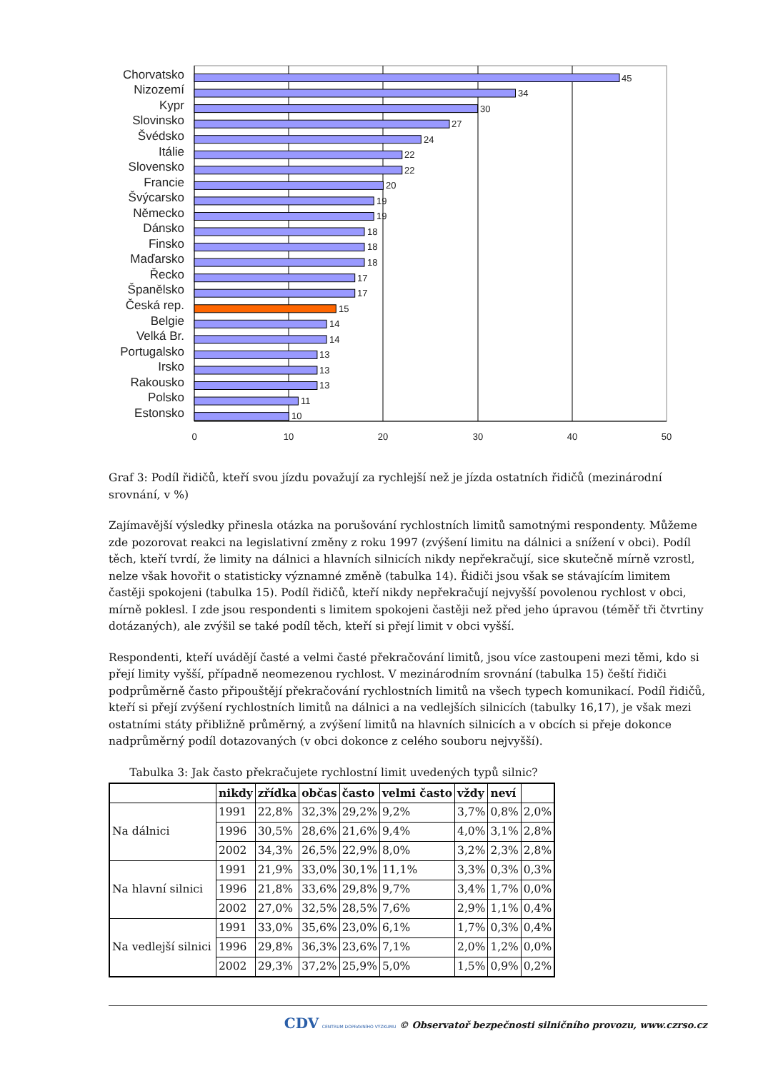Chorvatsko
Nizozemí
Kypr
Slovinsko
Švédsko
Itálie
Slovensko
Francie
Švýcarsko
Německo
Dánsko
Finsko
Maďarsko
Řecko
Španělsko
Česká rep.
Belgie
Velká Br.
Portugalsko
Irsko
Rakousko
Polsko
Estonsko
45
34
30
27
24
22
22
20
19
19
18
18
18
17
17
15
14
14
13
13
13
11
10
0
10
20
30
40
50
Graf 3: Podíl řidičů, kteří svou jízdu považují za rychlejší než je jízda ostatních řidičů (mezinárodní srovnání, v %)
Zajímavější výsledky přinesla otázka na porušování rychlostních limitů samotnými respondenty. Můžeme zde pozorovat reakci na legislativní změny z roku 1997 (zvýšení limitu na dálnici a snížení v obci). Podíl těch, kteří tvrdí, že limity na dálnici a hlavních silnicích nikdy nepřekračují, sice skutečně mírně vzrostl, nelze však hovořit o statisticky významné změně (tabulka 14). Řidiči jsou však se stávajícím limitem častěji spokojeni (tabulka 15). Podíl řidičů, kteří nikdy nepřekračují nejvyšší povolenou rychlost v obci, mírně poklesl. I zde jsou respondenti s limitem spokojeni častěji než před jeho úpravou (téměř tři čtvrtiny dotázaných), ale zvýšil se také podíl těch, kteří si přejí limit v obci vyšší.
Respondenti, kteří uvádějí časté a velmi časté překračování limitů, jsou více zastoupeni mezi těmi, kdo si přejí limity vyšší, případně neomezenou rychlost. V mezinárodním srovnání (tabulka 15) čeští řidiči podprůměrně často připouštějí překračování rychlostních limitů na všech typech komunikací. Podíl řidičů, kteří si přejí zvýšení rychlostních limitů na dálnici a na vedlejších silnicích (tabulky 16,17), je však mezi ostatními státy přibližně průměrný, a zvýšení limitů na hlavních silnicích a v obcích si přeje dokonce nadprůměrný podíl dotazovaných (v obci dokonce z celého souboru nejvyšší).
Tabulka 3: Jak často překračujete rychlostní limit uvedených typů silnic?
| | nikdy | zřídka | občas | často | velmi často | vždy | neví | |
| --- | --- | --- | --- | --- | --- | --- | --- | --- |
| Na dálnici | 1991 | 22,8% | 32,3% | 29,2% | 9,2% | 3,7% | 0,8% | 2,0% |
| | 1996 | 30,5% | 28,6% | 21,6% | 9,4% | 4,0% | 3,1% | 2,8% |
| | 2002 | 34,3% | 26,5% | 22,9% | 8,0% | 3,2% | 2,3% | 2,8% |
| Na hlavní silnici | 1991 | 21,9% | 33,0% | 30,1% | 11,1% | 3,3% | 0,3% | 0,3% |
| | 1996 | 21,8% | 33,6% | 29,8% | 9,7% | 3,4% | 1,7% | 0,0% |
| | 2002 | 27,0% | 32,5% | 28,5% | 7,6% | 2,9% | 1,1% | 0,4% |
| Na vedlejší silnici | 1991 | 33,0% | 35,6% | 23,0% | 6,1% | 1,7% | 0,3% | 0,4% |
| | 1996 | 29,8% | 36,3% | 23,6% | 7,1% | 2,0% | 1,2% | 0,0% |
| | 2002 | 29,3% | 37,2% | 25,9% | 5,0% | 1,5% | 0,9% | 0,2% |
CDV CENTRUM DOPRAVNÍHO VÝZKUMU © Observatoř bezpečnosti silničního provozu, www.czrso.cz